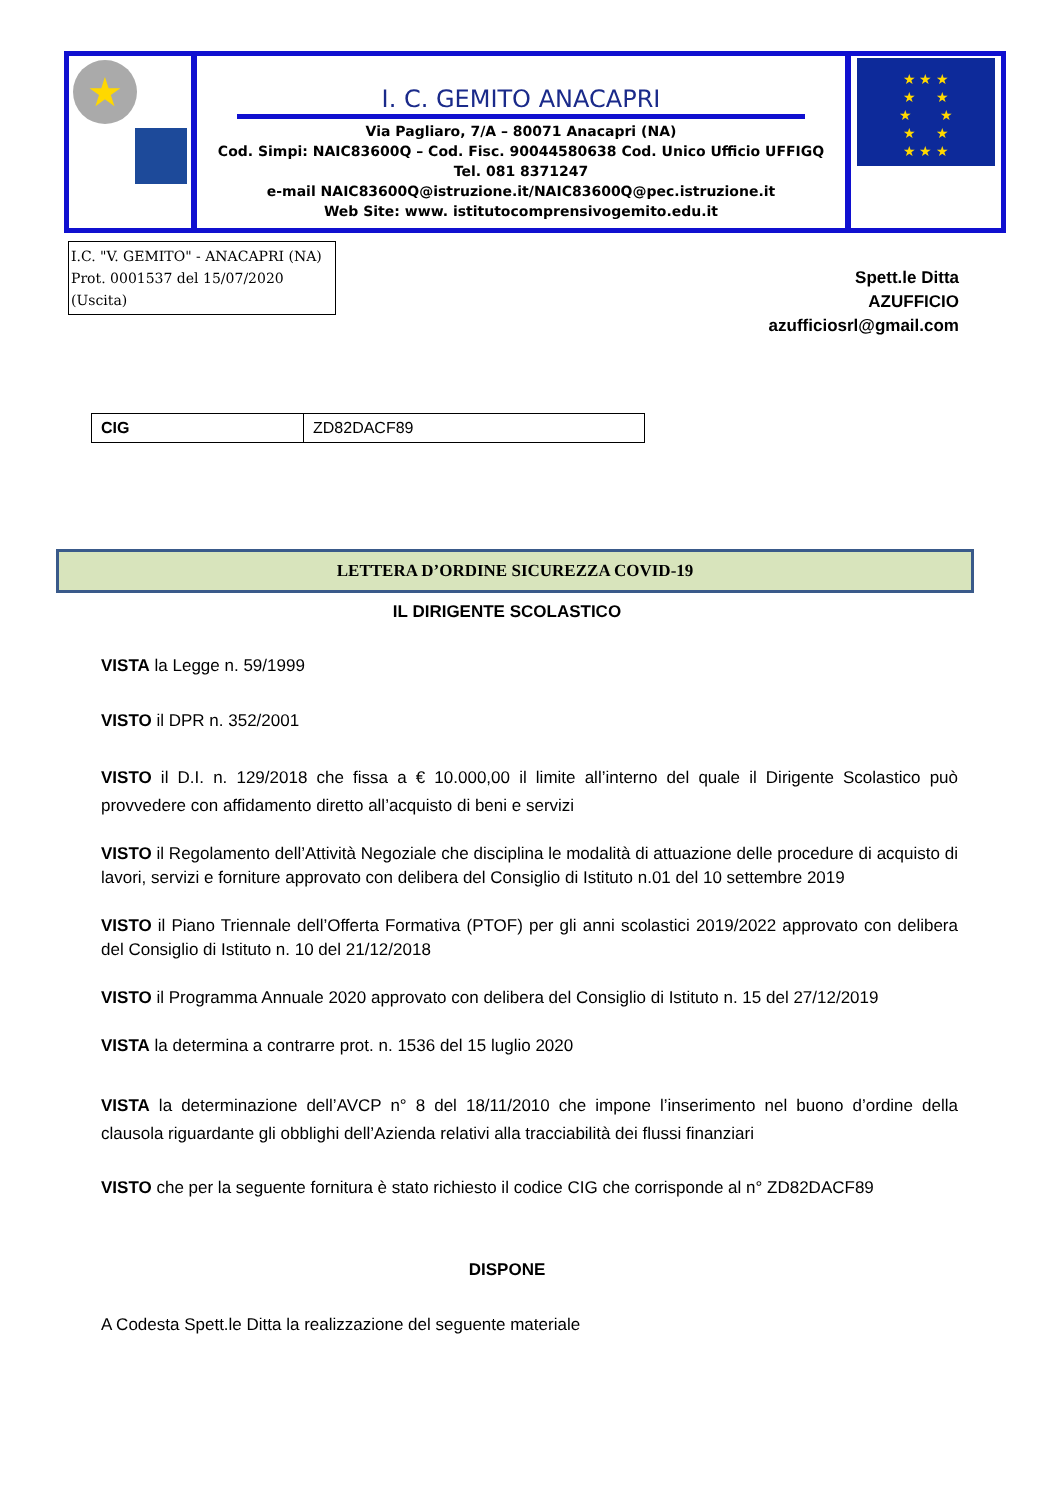★
I. C. GEMITO ANACAPRI
Via Pagliaro, 7/A – 80071 Anacapri (NA)
Cod. Simpi: NAIC83600Q – Cod. Fisc. 90044580638 Cod. Unico Ufficio UFFIGQ
Tel. 081 8371247
e-mail NAIC83600Q@istruzione.it/NAIC83600Q@pec.istruzione.it
Web Site: www. istitutocomprensivogemito.edu.it
★ ★ ★
★ ★
★ ★
★ ★
★ ★ ★
I.C. "V. GEMITO" - ANACAPRI (NA)
Prot. 0001537 del 15/07/2020
(Uscita)
Spett.le Ditta
AZUFFICIO
azufficiosrl@gmail.com
| CIG | ZD82DACF89 |
LETTERA D’ORDINE SICUREZZA COVID-19
IL DIRIGENTE SCOLASTICO
VISTA la Legge n. 59/1999
VISTO il DPR n. 352/2001
VISTO il D.I. n. 129/2018 che fissa a € 10.000,00 il limite all’interno del quale il Dirigente Scolastico può provvedere con affidamento diretto all’acquisto di beni e servizi
VISTO il Regolamento dell’Attività Negoziale che disciplina le modalità di attuazione delle procedure di acquisto di lavori, servizi e forniture approvato con delibera del Consiglio di Istituto n.01 del 10 settembre 2019
VISTO il Piano Triennale dell’Offerta Formativa (PTOF) per gli anni scolastici 2019/2022 approvato con delibera del Consiglio di Istituto n. 10 del 21/12/2018
VISTO il Programma Annuale 2020 approvato con delibera del Consiglio di Istituto n. 15 del 27/12/2019
VISTA la determina a contrarre prot. n. 1536 del 15 luglio 2020
VISTA la determinazione dell’AVCP n° 8 del 18/11/2010 che impone l’inserimento nel buono d’ordine della clausola riguardante gli obblighi dell’Azienda relativi alla tracciabilità dei flussi finanziari
VISTO che per la seguente fornitura è stato richiesto il codice CIG che corrisponde al n° ZD82DACF89
DISPONE
A Codesta Spett.le Ditta la realizzazione del seguente materiale